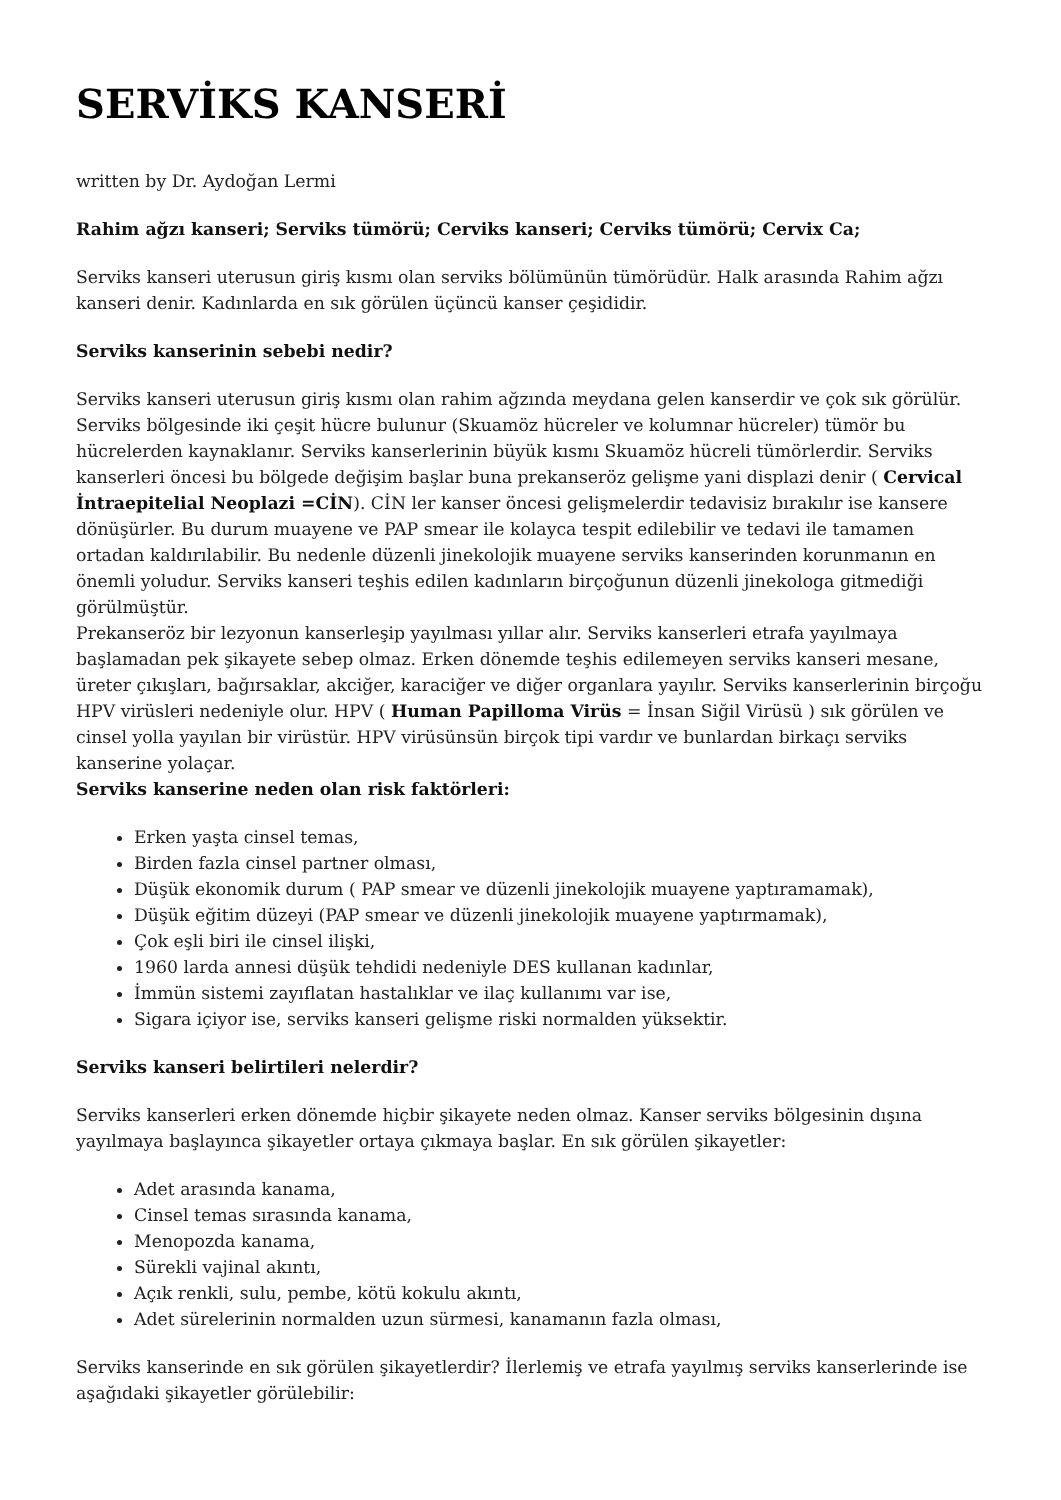SERVİKS KANSERİ
written by Dr. Aydoğan Lermi
Rahim ağzı kanseri; Serviks tümörü; Cerviks kanseri; Cerviks tümörü; Cervix Ca;
Serviks kanseri uterusun giriş kısmı olan serviks bölümünün tümörüdür. Halk arasında Rahim ağzı kanseri denir. Kadınlarda en sık görülen üçüncü kanser çeşididir.
Serviks kanserinin sebebi nedir?
Serviks kanseri uterusun giriş kısmı olan rahim ağzında meydana gelen kanserdir ve çok sık görülür. Serviks bölgesinde iki çeşit hücre bulunur (Skuamöz hücreler ve kolumnar hücreler) tümör bu hücrelerden kaynaklanır. Serviks kanserlerinin büyük kısmı Skuamöz hücreli tümörlerdir. Serviks kanserleri öncesi bu bölgede değişim başlar buna prekanseröz gelişme yani displazi denir ( Cervical İntraepitelial Neoplazi =CİN). CİN ler kanser öncesi gelişmelerdir tedavisiz bırakılır ise kansere dönüşürler. Bu durum muayene ve PAP smear ile kolayca tespit edilebilir ve tedavi ile tamamen ortadan kaldırılabilir. Bu nedenle düzenli jinekolojik muayene serviks kanserinden korunmanın en önemli yoludur. Serviks kanseri teşhis edilen kadınların birçoğunun düzenli jinekologa gitmediği görülmüştür.
Prekanseröz bir lezyonun kanserleşip yayılması yıllar alır. Serviks kanserleri etrafa yayılmaya başlamadan pek şikayete sebep olmaz. Erken dönemde teşhis edilemeyen serviks kanseri mesane, üreter çıkışları, bağırsaklar, akciğer, karaciğer ve diğer organlara yayılır. Serviks kanserlerinin birçoğu HPV virüsleri nedeniyle olur. HPV ( Human Papilloma Virüs = İnsan Siğil Virüsü ) sık görülen ve cinsel yolla yayılan bir virüstür. HPV virüsünsün birçok tipi vardır ve bunlardan birkaçı serviks kanserine yolaçar.
Serviks kanserine neden olan risk faktörleri:
Erken yaşta cinsel temas,
Birden fazla cinsel partner olması,
Düşük ekonomik durum ( PAP smear ve düzenli jinekolojik muayene yaptıramamak),
Düşük eğitim düzeyi (PAP smear ve düzenli jinekolojik muayene yaptırmamak),
Çok eşli biri ile cinsel ilişki,
1960 larda annesi düşük tehdidi nedeniyle DES kullanan kadınlar,
İmmün sistemi zayıflatan hastalıklar ve ilaç kullanımı var ise,
Sigara içiyor ise, serviks kanseri gelişme riski normalden yüksektir.
Serviks kanseri belirtileri nelerdir?
Serviks kanserleri erken dönemde hiçbir şikayete neden olmaz. Kanser serviks bölgesinin dışına yayılmaya başlayınca şikayetler ortaya çıkmaya başlar. En sık görülen şikayetler:
Adet arasında kanama,
Cinsel temas sırasında kanama,
Menopozda kanama,
Sürekli vajinal akıntı,
Açık renkli, sulu, pembe, kötü kokulu akıntı,
Adet sürelerinin normalden uzun sürmesi, kanamanın fazla olması,
Serviks kanserinde en sık görülen şikayetlerdir? İlerlemiş ve etrafa yayılmış serviks kanserlerinde ise aşağıdaki şikayetler görülebilir: